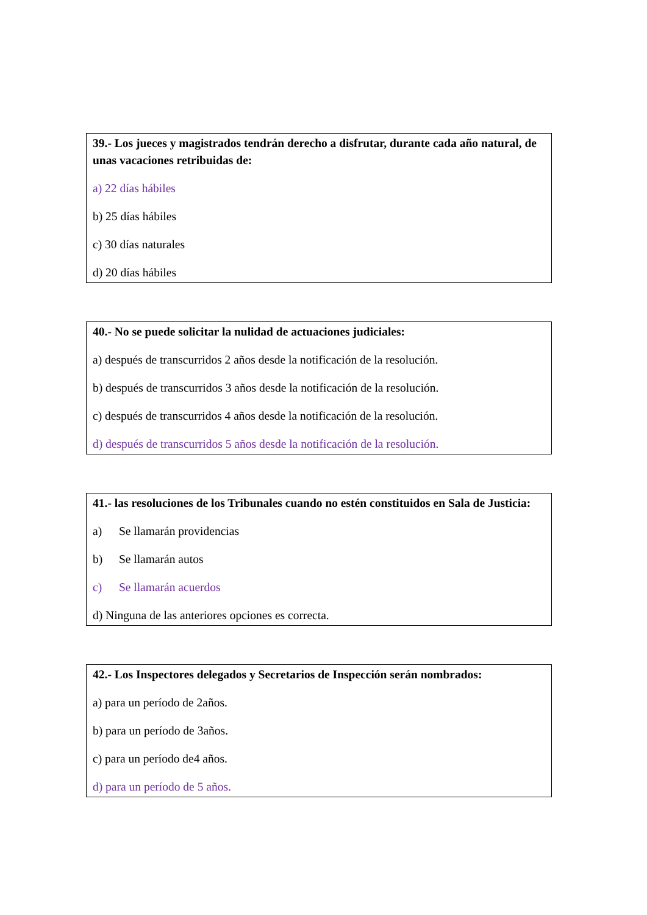39.- Los jueces y magistrados tendrán derecho a disfrutar, durante cada año natural, de unas vacaciones retribuidas de:
a) 22 días hábiles
b) 25 días hábiles
c) 30 días naturales
d) 20 días hábiles
40.- No se puede solicitar la nulidad de actuaciones judiciales:
a) después de transcurridos 2 años desde la notificación de la resolución.
b) después de transcurridos 3 años desde la notificación de la resolución.
c) después de transcurridos 4 años desde la notificación de la resolución.
d) después de transcurridos 5 años desde la notificación de la resolución.
41.- las resoluciones de los Tribunales cuando no estén constituidos en Sala de Justicia:
a) Se llamarán providencias
b) Se llamarán autos
c) Se llamarán acuerdos
d) Ninguna de las anteriores opciones es correcta.
42.- Los Inspectores delegados y Secretarios de Inspección serán nombrados:
a) para un período de 2años.
b) para un período de 3años.
c) para un período de4 años.
d) para un período de 5 años.